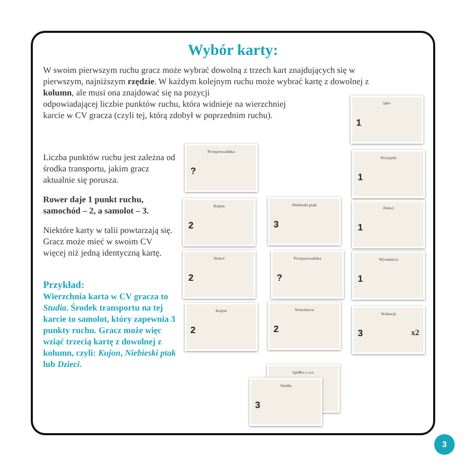Wybór karty:
W swoim pierwszym ruchu gracz może wybrać dowolną z trzech kart znajdujących się w pierwszym, najniższym rzędzie. W każdym kolejnym ruchu może wybrać kartę z dowolnej z kolumn, ale musi ona znajdować się na pozycji
odpowiadającej liczbie punktów ruchu, która widnieje na wierzchniej
karcie w CV gracza (czyli tej, którą zdobył w poprzednim ruchu).
Liczba punktów ruchu jest zależna od środka transportu, jakim gracz aktualnie się porusza.
Rower daje 1 punkt ruchu, samochód – 2, a samolot – 3.
Niektóre karty w talii powtarzają się. Gracz może mieć w swoim CV więcej niż jedną identyczną kartę.
Przykład:
Wierzchnia karta w CV gracza to Studia. Środek transportu na tej karcie to samolot, który zapewnia 3 punkty ruchu. Gracz może więc wziąć trzecią kartę z dowolnej z kolumn, czyli: Kujon, Niebieski ptak lub Dzieci.
500+
1
Przeprowadzka?
Przyjaźń
1
Kujon
2
Niebieski ptak
3
Dzieci
1
Dzieci
2
Przeprowadzka? Wynalazca
1
Kujon
2
Wynalazca
2
Wakacje
3 x2
Spółka z o.o.
Studia
3
3